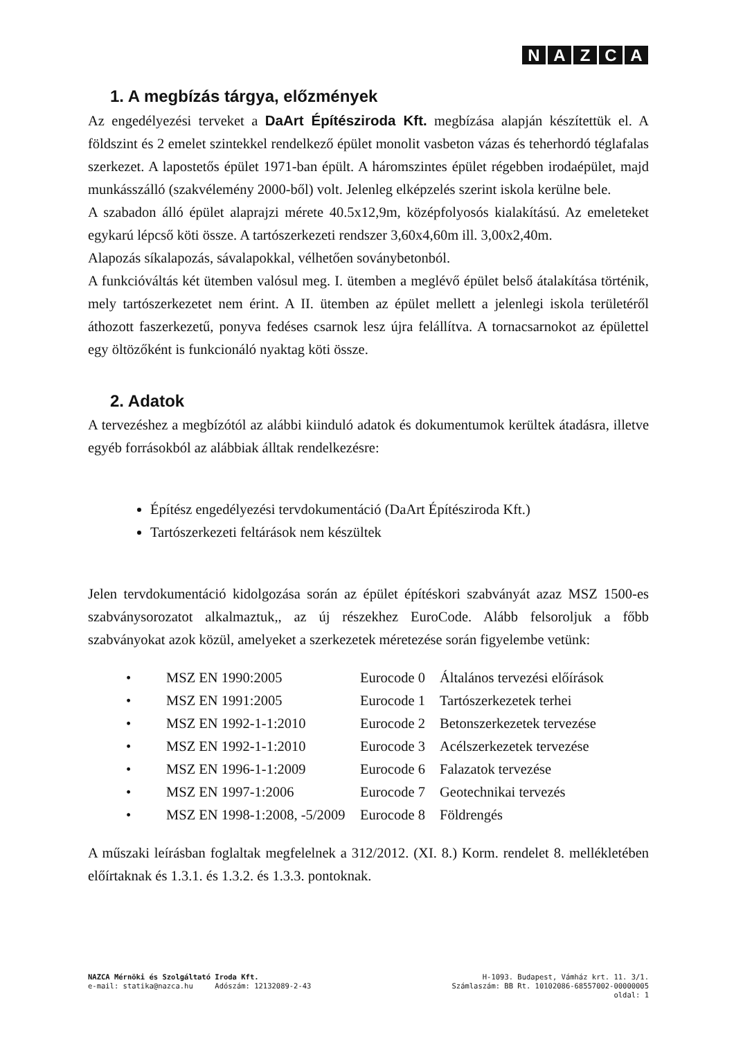NAZCA
1. A megbízás tárgya, előzmények
Az engedélyezési terveket a DaArt Építésziroda Kft. megbízása alapján készítettük el. A földszint és 2 emelet szintekkel rendelkező épület monolit vasbeton vázas és teherhordó téglafalas szerkezet. A lapostetős épület 1971-ban épült. A háromszintes épület régebben irodaépület, majd munkásszálló (szakvélemény 2000-ből) volt. Jelenleg elképzelés szerint iskola kerülne bele.
A szabadon álló épület alaprajzi mérete 40.5x12,9m, középfolyosós kialakítású. Az emeleteket egykarú lépcső köti össze. A tartószerkezeti rendszer 3,60x4,60m ill. 3,00x2,40m.
Alapozás síkalapozás, sávalapokkal, vélhetően soványbetonból.
A funkcióváltás két ütemben valósul meg. I. ütemben a meglévő épület belső átalakítása történik, mely tartószerkezetet nem érint. A II. ütemben az épület mellett a jelenlegi iskola területéről áthozott faszerkezetű, ponyva fedéses csarnok lesz újra felállítva. A tornacsarnokot az épülettel egy öltözőként is funkcionáló nyaktag köti össze.
2. Adatok
A tervezéshez a megbízótól az alábbi kiinduló adatok és dokumentumok kerültek átadásra, illetve egyéb forrásokból az alábbiak álltak rendelkezésre:
Építész engedélyezési tervdokumentáció (DaArt Építésziroda Kft.)
Tartószerkezeti feltárások nem készültek
Jelen tervdokumentáció kidolgozása során az épület építéskori szabványát azaz MSZ 1500-es szabványsorozatot alkalmaztuk,, az új részekhez EuroCode. Alább felsoroljuk a főbb szabványokat azok közül, amelyeket a szerkezetek méretezése során figyelembe vetünk:
| • | MSZ EN 1990:2005 | Eurocode 0 | Általános tervezési előírások |
| • | MSZ EN 1991:2005 | Eurocode 1 | Tartószerkezetek terhei |
| • | MSZ EN 1992-1-1:2010 | Eurocode 2 | Betonszerkezetek tervezése |
| • | MSZ EN 1992-1-1:2010 | Eurocode 3 | Acélszerkezetek tervezése |
| • | MSZ EN 1996-1-1:2009 | Eurocode 6 | Falazatok tervezése |
| • | MSZ EN 1997-1:2006 | Eurocode 7 | Geotechnikai tervezés |
| • | MSZ EN 1998-1:2008, -5/2009 | Eurocode 8 | Földrengés |
A műszaki leírásban foglaltak megfelelnek a 312/2012. (XI. 8.) Korm. rendelet 8. mellékletében előírtaknak és 1.3.1. és 1.3.2. és 1.3.3. pontoknak.
NAZCA Mérnöki és Szolgáltató Iroda Kft. H-1093. Budapest, Vámház krt. 11. 3/1.
e-mail: statika@nazca.hu Adószám: 12132089-2-43 Számlaszám: BB Rt. 10102086-68557002-00000005
oldal: 1